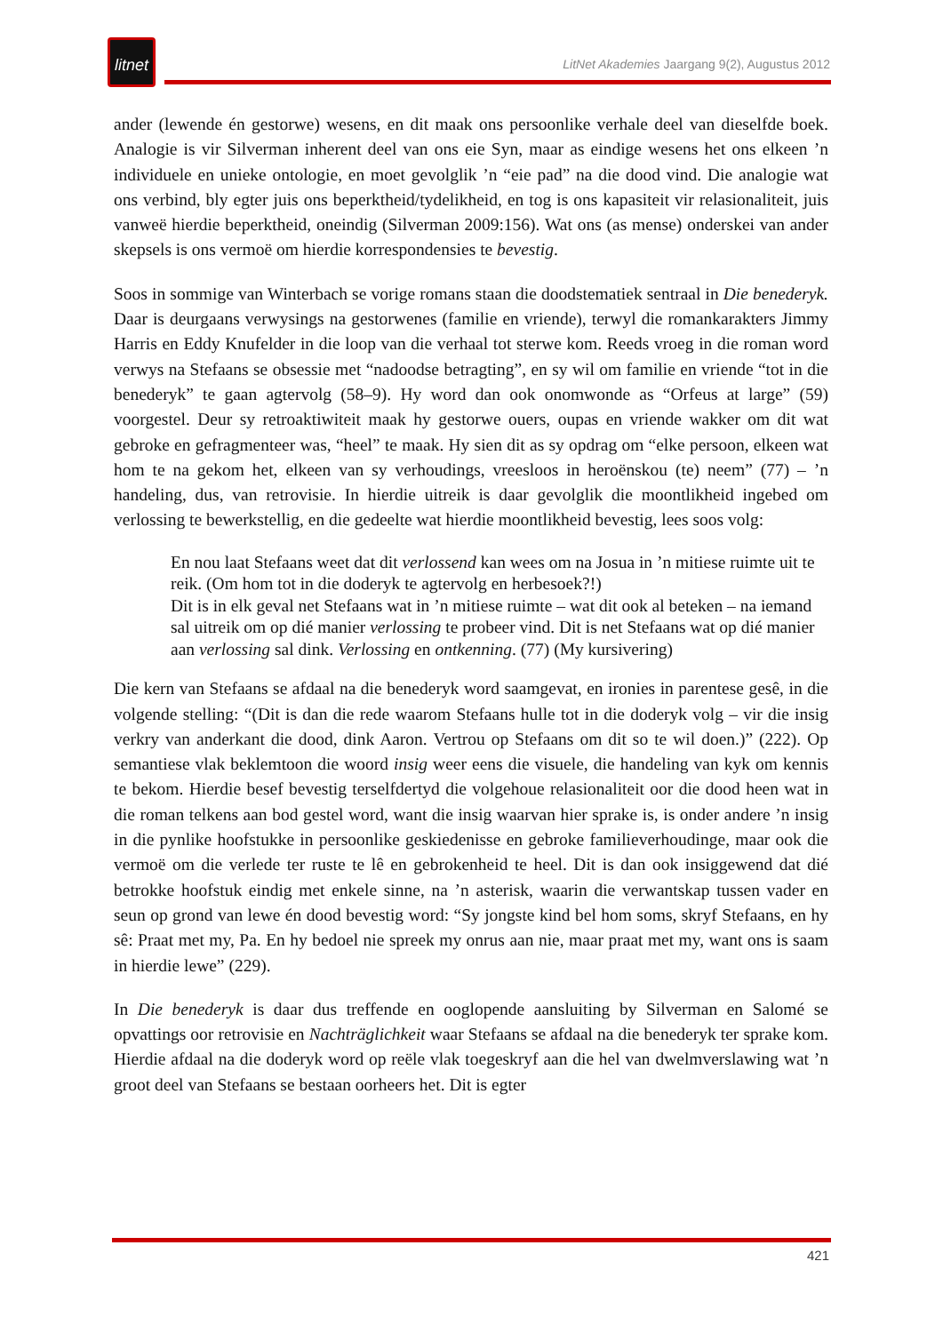litnet
LitNet Akademies Jaargang 9(2), Augustus 2012
ander (lewende én gestorwe) wesens, en dit maak ons persoonlike verhale deel van dieselfde boek. Analogie is vir Silverman inherent deel van ons eie Syn, maar as eindige wesens het ons elkeen ’n individuele en unieke ontologie, en moet gevolglik ’n “eie pad” na die dood vind. Die analogie wat ons verbind, bly egter juis ons beperktheid/tydelikheid, en tog is ons kapasiteit vir relasionaliteit, juis vanweë hierdie beperktheid, oneindig (Silverman 2009:156). Wat ons (as mense) onderskei van ander skepsels is ons vermoë om hierdie korrespondensies te bevestig.
Soos in sommige van Winterbach se vorige romans staan die doodstematiek sentraal in Die benederyk. Daar is deurgaans verwysings na gestorwenes (familie en vriende), terwyl die romankarakters Jimmy Harris en Eddy Knufelder in die loop van die verhaal tot sterwe kom. Reeds vroeg in die roman word verwys na Stefaans se obsessie met “nadoodse betragting”, en sy wil om familie en vriende “tot in die benederyk” te gaan agtervolg (58–9). Hy word dan ook onomwonde as “Orfeus at large” (59) voorgestel. Deur sy retroaktiwiteit maak hy gestorwe ouers, oupas en vriende wakker om dit wat gebroke en gefragmenteer was, “heel” te maak. Hy sien dit as sy opdrag om “elke persoon, elkeen wat hom te na gekom het, elkeen van sy verhoudings, vreesloos in heroënskou (te) neem” (77) – ’n handeling, dus, van retrovisie. In hierdie uitreik is daar gevolglik die moontlikheid ingebed om verlossing te bewerkstellig, en die gedeelte wat hierdie moontlikheid bevestig, lees soos volg:
En nou laat Stefaans weet dat dit verlossend kan wees om na Josua in ’n mitiese ruimte uit te reik. (Om hom tot in die doderyk te agtervolg en herbesoek?!)
Dit is in elk geval net Stefaans wat in ’n mitiese ruimte – wat dit ook al beteken – na iemand sal uitreik om op dié manier verlossing te probeer vind. Dit is net Stefaans wat op dié manier aan verlossing sal dink. Verlossing en ontkenning. (77) (My kursivering)
Die kern van Stefaans se afdaal na die benederyk word saamgevat, en ironies in parentese gesê, in die volgende stelling: “(Dit is dan die rede waarom Stefaans hulle tot in die doderyk volg – vir die insig verkry van anderkant die dood, dink Aaron. Vertrou op Stefaans om dit so te wil doen.)” (222). Op semantiese vlak beklemtoon die woord insig weer eens die visuele, die handeling van kyk om kennis te bekom. Hierdie besef bevestig terselfdertyd die volgehoue relasionaliteit oor die dood heen wat in die roman telkens aan bod gestel word, want die insig waarvan hier sprake is, is onder andere ’n insig in die pynlike hoofstukke in persoonlike geskiedenisse en gebroke familieverhoudinge, maar ook die vermoë om die verlede ter ruste te lê en gebrokenheid te heel. Dit is dan ook insiggewend dat dié betrokke hoofstuk eindig met enkele sinne, na ’n asterisk, waarin die verwantskap tussen vader en seun op grond van lewe én dood bevestig word: “Sy jongste kind bel hom soms, skryf Stefaans, en hy sê: Praat met my, Pa. En hy bedoel nie spreek my onrus aan nie, maar praat met my, want ons is saam in hierdie lewe” (229).
In Die benederyk is daar dus treffende en ooglopende aansluiting by Silverman en Salomé se opvattings oor retrovisie en Nachträglichkeit waar Stefaans se afdaal na die benederyk ter sprake kom. Hierdie afdaal na die doderyk word op reële vlak toegeskryf aan die hel van dwelmverslawing wat ’n groot deel van Stefaans se bestaan oorheers het. Dit is egter
421